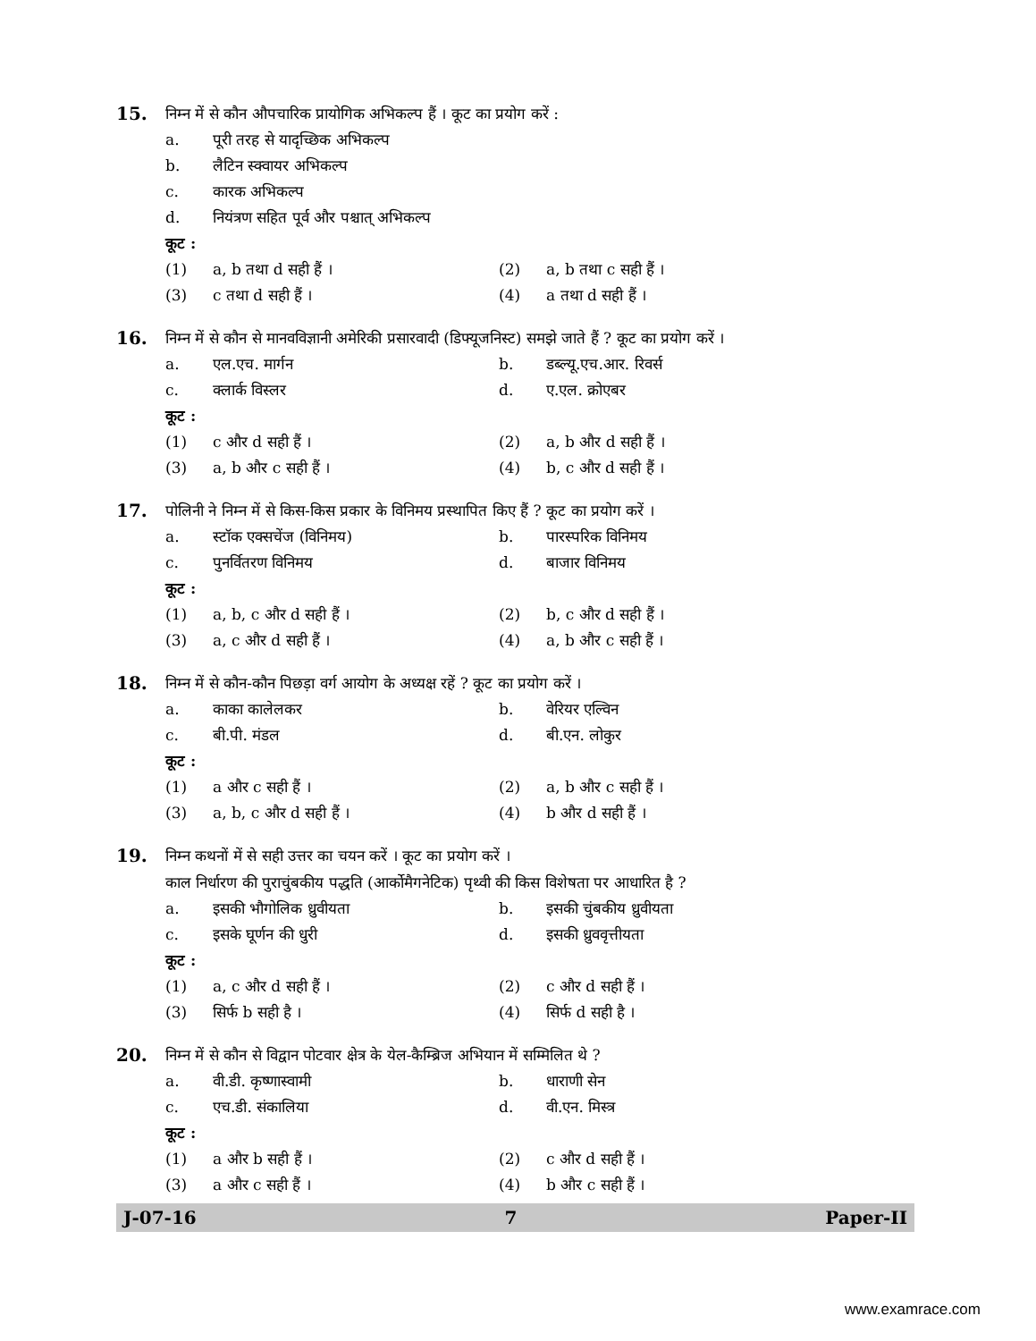15. निम्न में से कौन औपचारिक प्रायोगिक अभिकल्प हैं । कूट का प्रयोग करें :
a. पूरी तरह से यादृच्छिक अभिकल्प
b. लैटिन स्क्वायर अभिकल्प
c. कारक अभिकल्प
d. नियंत्रण सहित पूर्व और पश्चात् अभिकल्प
कूट :
(1) a, b तथा d सही हैं । (2) a, b तथा c सही हैं ।
(3) c तथा d सही हैं । (4) a तथा d सही हैं ।
16. निम्न में से कौन से मानवविज्ञानी अमेरिकी प्रसारवादी (डिफ्यूजनिस्ट) समझे जाते हैं ? कूट का प्रयोग करें ।
a. एल.एच. मार्गन b. डब्ल्यू.एच.आर. रिवर्स
c. क्लार्क विस्लर d. ए.एल. क्रोएबर
कूट :
(1) c और d सही हैं । (2) a, b और d सही हैं ।
(3) a, b और c सही हैं । (4) b, c और d सही हैं ।
17. पोलिनी ने निम्न में से किस-किस प्रकार के विनिमय प्रस्थापित किए हैं ? कूट का प्रयोग करें ।
a. स्टॉक एक्सचेंज (विनिमय) b. पारस्परिक विनिमय
c. पुनर्वितरण विनिमय d. बाजार विनिमय
कूट :
(1) a, b, c और d सही हैं । (2) b, c और d सही हैं ।
(3) a, c और d सही हैं । (4) a, b और c सही हैं ।
18. निम्न में से कौन-कौन पिछड़ा वर्ग आयोग के अध्यक्ष रहें ? कूट का प्रयोग करें ।
a. काका कालेलकर b. वेरियर एल्विन
c. बी.पी. मंडल d. बी.एन. लोकुर
कूट :
(1) a और c सही हैं । (2) a, b और c सही हैं ।
(3) a, b, c और d सही हैं । (4) b और d सही हैं ।
19. निम्न कथनों में से सही उत्तर का चयन करें । कूट का प्रयोग करें ।
काल निर्धारण की पुराचुंबकीय पद्धति (आर्कोमैगनेटिक) पृथ्वी की किस विशेषता पर आधारित है ?
a. इसकी भौगोलिक ध्रुवीयता b. इसकी चुंबकीय ध्रुवीयता
c. इसके घूर्णन की धुरी d. इसकी ध्रुववृत्तीयता
कूट :
(1) a, c और d सही हैं । (2) c और d सही हैं ।
(3) सिर्फ b सही है । (4) सिर्फ d सही है ।
20. निम्न में से कौन से विद्वान पोटवार क्षेत्र के येल-कैम्ब्रिज अभियान में सम्मिलित थे ?
a. वी.डी. कृष्णास्वामी b. धाराणी सेन
c. एच.डी. संकालिया d. वी.एन. मिस्त्र
कूट :
(1) a और b सही हैं । (2) c और d सही हैं ।
(3) a और c सही हैं । (4) b और c सही हैं ।
J-07-16 7 Paper-II
www.examrace.com